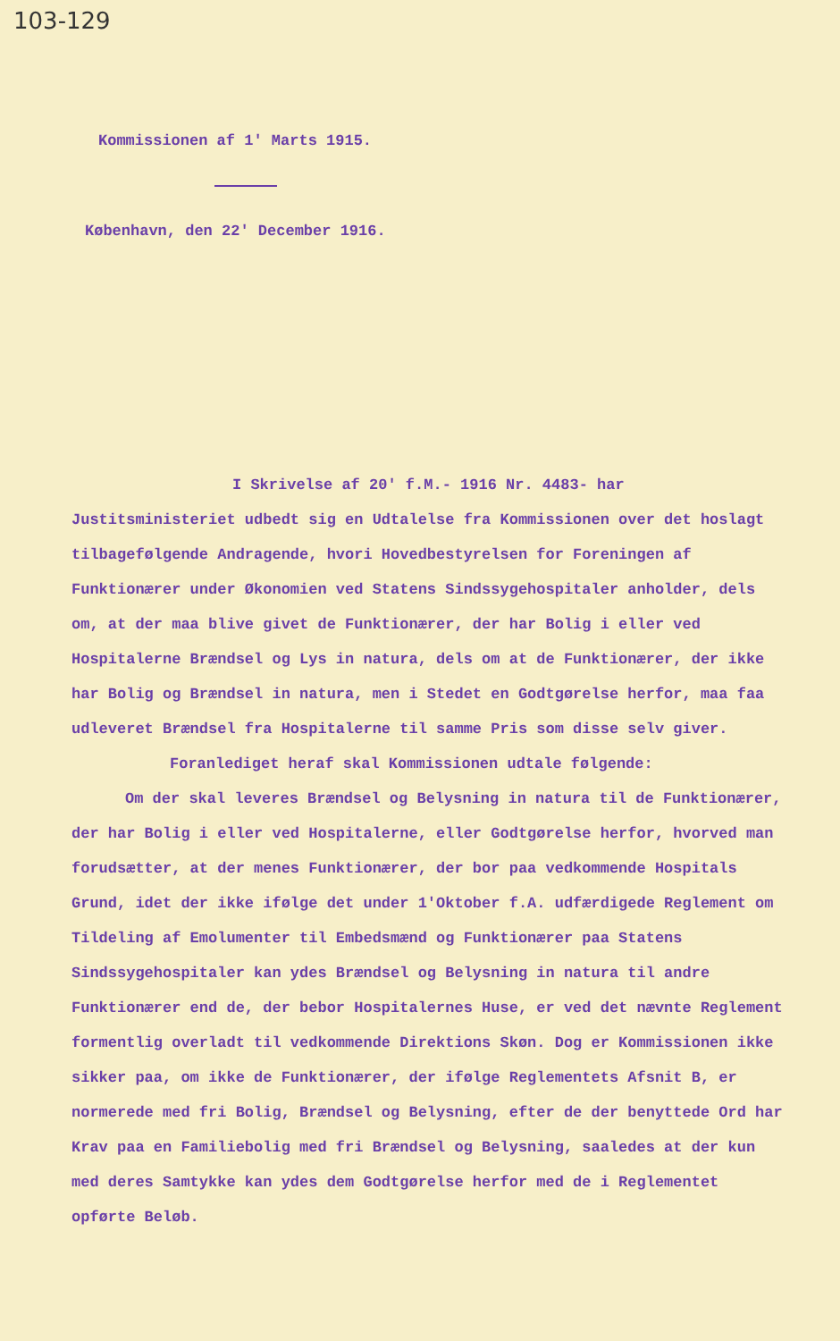103-129
Kommissionen af 1' Marts 1915.
København, den 22' December 1916.
I Skrivelse af 20' f.M.- 1916 Nr. 4483- har Justitsministeriet udbedt sig en Udtalelse fra Kommissionen over det hoslagt tilbagefølgende Andragende, hvori Hovedbestyrelsen for Foreningen af Funktionærer under Økonomien ved Statens Sindssygehospitaler anholder, dels om, at der maa blive givet de Funktionærer, der har Bolig i eller ved Hospitalerne Brændsel og Lys in natura, dels om at de Funktionærer, der ikke har Bolig og Brændsel in natura, men i Stedet en Godtgørelse herfor, maa faa udleveret Brændsel fra Hospitalerne til samme Pris som disse selv giver.
Foranlediget heraf skal Kommissionen udtale følgende:
Om der skal leveres Brændsel og Belysning in natura til de Funktionærer, der har Bolig i eller ved Hospitalerne, eller Godtgørelse herfor, hvorved man forudsætter, at der menes Funktionærer, der bor paa vedkommende Hospitals Grund, idet der ikke ifølge det under 1'Oktober f.A. udfærdigede Reglement om Tildeling af Emolumenter til Embedsmænd og Funktionærer paa Statens Sindssygehospitaler kan ydes Brændsel og Belysning in natura til andre Funktionærer end de, der bebor Hospitalernes Huse, er ved det nævnte Reglement formentlig overladt til vedkommende Direktions Skøn. Dog er Kommissionen ikke sikker paa, om ikke de Funktionærer, der ifølge Reglementets Afsnit B, er normerede med fri Bolig, Brændsel og Belysning, efter de der benyttede Ord har Krav paa en Familiebolig med fri Brændsel og Belysning, saaledes at der kun med deres Samtykke kan ydes dem Godtgørelse herfor med de i Reglementet opførte Beløb.